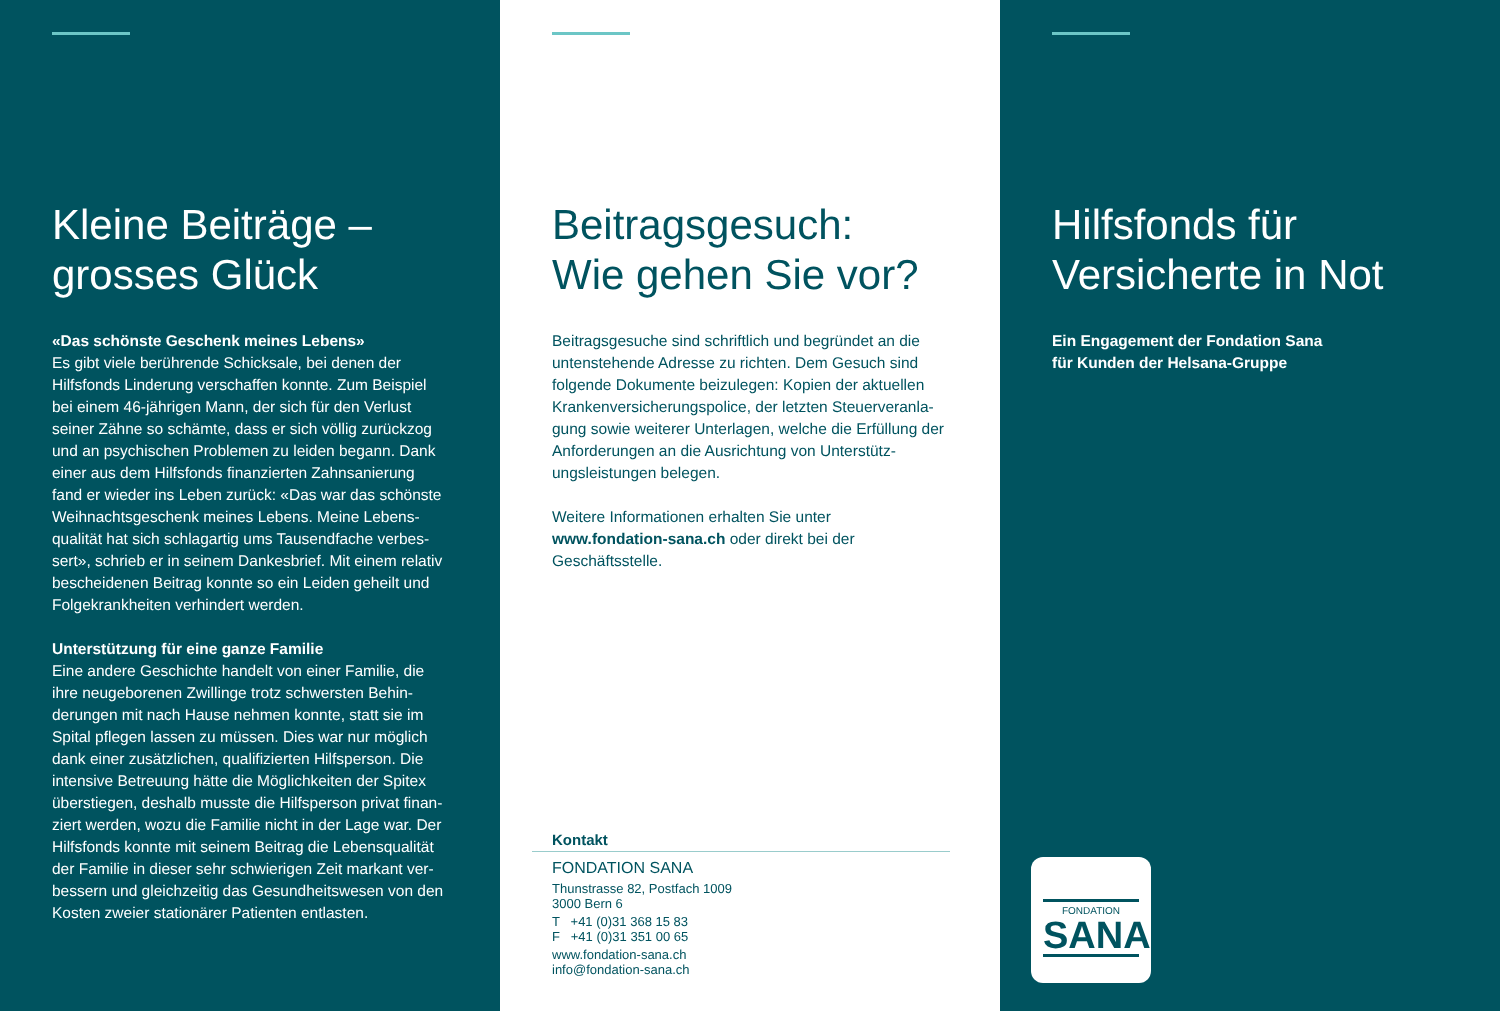Kleine Beiträge –
grosses Glück
«Das schönste Geschenk meines Lebens»
Es gibt viele berührende Schicksale, bei denen der Hilfsfonds Linderung verschaffen konnte. Zum Beispiel bei einem 46-jährigen Mann, der sich für den Verlust seiner Zähne so schämte, dass er sich völlig zurückzog und an psychischen Problemen zu leiden begann. Dank einer aus dem Hilfsfonds finanzierten Zahnsanierung fand er wieder ins Leben zurück: «Das war das schönste Weihnachtsgeschenk meines Lebens. Meine Lebens­qualität hat sich schlagartig ums Tausendfache verbes­sert», schrieb er in seinem Dankesbrief. Mit einem relativ bescheidenen Beitrag konnte so ein Leiden geheilt und Folgekrankheiten verhindert werden.
Unterstützung für eine ganze Familie
Eine andere Geschichte handelt von einer Familie, die ihre neugeborenen Zwillinge trotz schwersten Behin­derungen mit nach Hause nehmen konnte, statt sie im Spital pflegen lassen zu müssen. Dies war nur möglich dank einer zusätzlichen, qualifizierten Hilfsperson. Die intensive Betreuung hätte die Möglichkeiten der Spitex überstiegen, deshalb musste die Hilfsperson privat finan­ziert werden, wozu die Familie nicht in der Lage war. Der Hilfsfonds konnte mit seinem Beitrag die Lebensqualität der Familie in dieser sehr schwierigen Zeit markant ver­bessern und gleichzeitig das Gesundheitswesen von den Kosten zweier stationärer Patienten entlasten.
Beitragsgesuch:
Wie gehen Sie vor?
Beitragsgesuche sind schriftlich und begründet an die untenstehende Adresse zu richten. Dem Gesuch sind folgende Dokumente beizulegen: Kopien der aktuellen Krankenversicherungspolice, der letzten Steuerveranla­gung sowie weiterer Unterlagen, welche die Erfüllung der Anforderungen an die Ausrichtung von Unterstütz­ungsleistungen belegen.
Weitere Informationen erhalten Sie unter
www.fondation-sana.ch oder direkt bei der Geschäftsstelle.
Kontakt
FONDATION SANA
Thunstrasse 82, Postfach 1009
3000 Bern 6
T +41 (0)31 368 15 83
F +41 (0)31 351 00 65
www.fondation-sana.ch
info@fondation-sana.ch
Hilfsfonds für
Versicherte in Not
Ein Engagement der Fondation Sana
für Kunden der Helsana-Gruppe
FONDATION
SANA